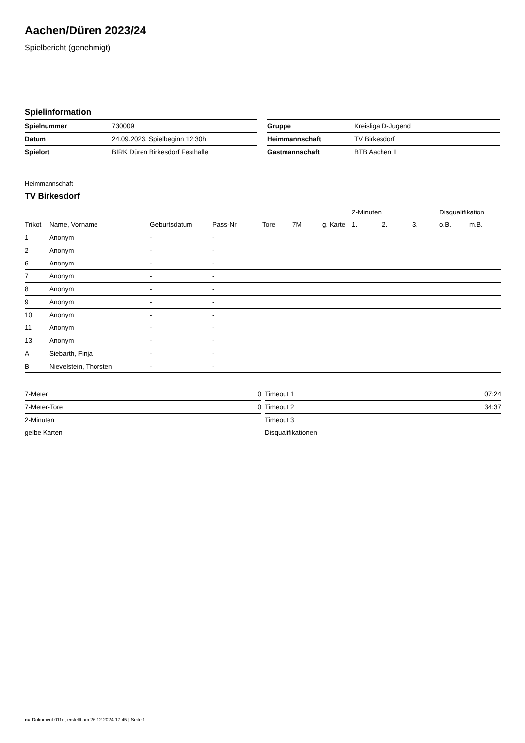Aachen/Düren 2023/24
Spielbericht (genehmigt)
Spielinformation
| Spielnummer | 730009 |
| Datum | 24.09.2023, Spielbeginn 12:30h |
| Spielort | BIRK Düren Birkesdorf Festhalle |
| Gruppe | Kreisliga D-Jugend |
| Heimmannschaft | TV Birkesdorf |
| Gastmannschaft | BTB Aachen II |
Heimmannschaft
TV Birkesdorf
| | | | | | | | 2-Minuten | | | Disqualifikation | |
| --- | --- | --- | --- | --- | --- | --- | --- | --- | --- | --- | --- |
| Trikot | Name, Vorname | Geburtsdatum | Pass-Nr | Tore | 7M | g. Karte | 1. | 2. | 3. | o.B. | m.B. |
| 1 | Anonym | - | - | | | | | | | | |
| 2 | Anonym | - | - | | | | | | | | |
| 6 | Anonym | - | - | | | | | | | | |
| 7 | Anonym | - | - | | | | | | | | |
| 8 | Anonym | - | - | | | | | | | | |
| 9 | Anonym | - | - | | | | | | | | |
| 10 | Anonym | - | - | | | | | | | | |
| 11 | Anonym | - | - | | | | | | | | |
| 13 | Anonym | - | - | | | | | | | | |
| A | Siebarth, Finja | - | - | | | | | | | | |
| B | Nievelstein, Thorsten | - | - | | | | | | | | |
| 7-Meter | 0 |
| 7-Meter-Tore | 0 |
| 2-Minuten | |
| gelbe Karten | |
| Timeout 1 | 07:24 |
| Timeout 2 | 34:37 |
| Timeout 3 | |
| Disqualifikationen | |
nu.Dokument 011e, erstellt am 26.12.2024 17:45 | Seite 1